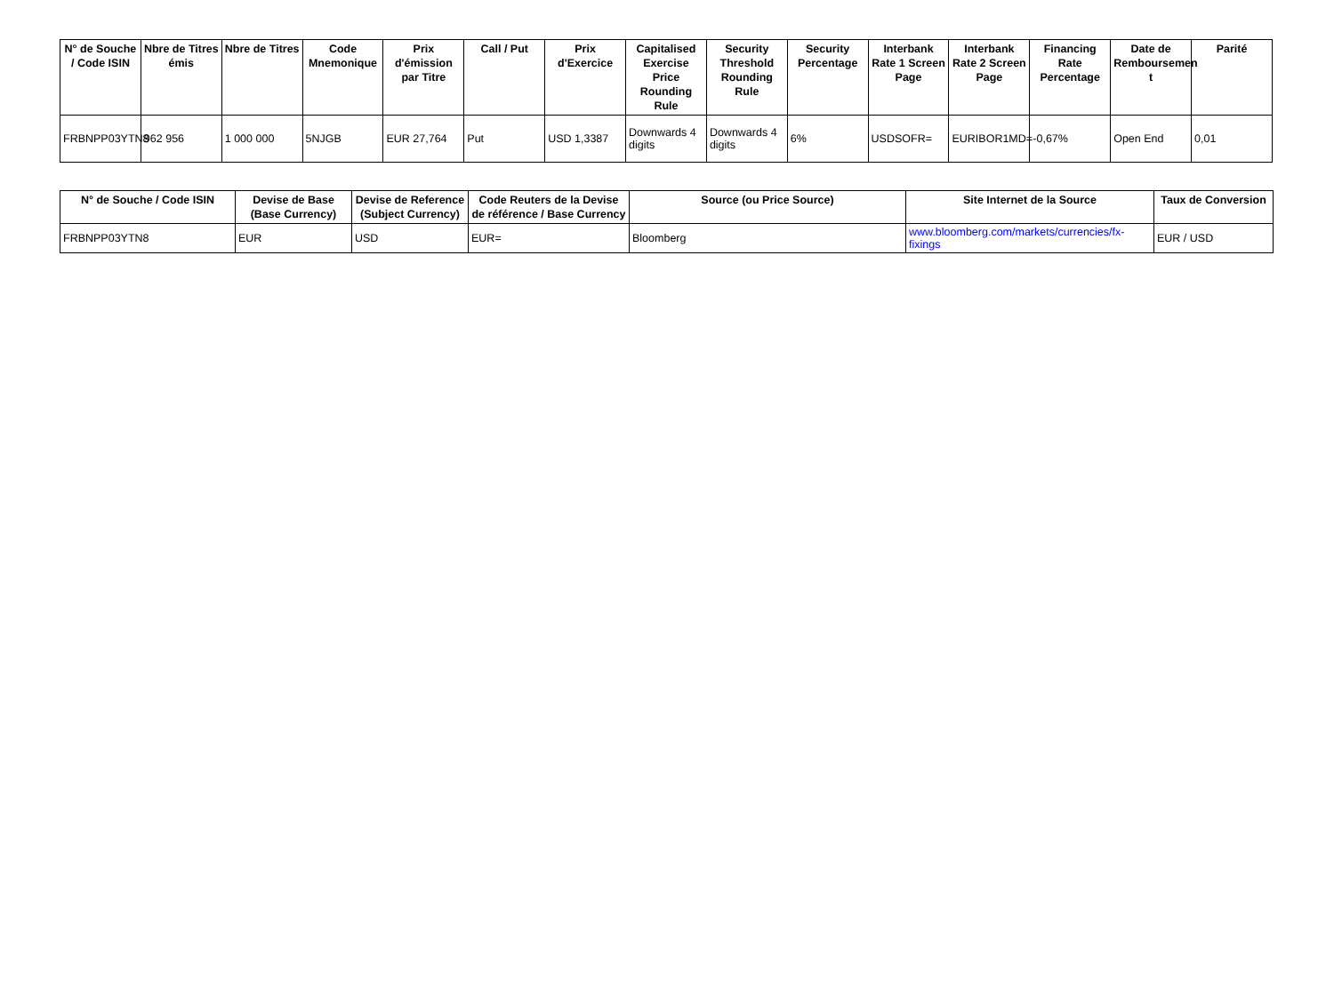| N° de Souche / Code ISIN | Nbre de Titres émis | Nbre de Titres | Code Mnemonique | Prix d'émission par Titre | Call / Put | Prix d'Exercice | Capitalised Exercise Price Rounding Rule | Security Threshold Rounding Rule | Security Percentage | Interbank Rate 1 Screen Page | Interbank Rate 2 Screen Page | Financing Rate Percentage | Date de Remboursemen t | Parité |
| --- | --- | --- | --- | --- | --- | --- | --- | --- | --- | --- | --- | --- | --- | --- |
| FRBNPP03YTN8 | 962 956 | 1 000 000 | 5NJGB | EUR 27,764 | Put | USD 1,3387 | Downwards 4 digits | Downwards 4 digits | 6% | USDSOFR= | EURIBOR1MD= | -0,67% | Open End | 0,01 |
| N° de Souche / Code ISIN | Devise de Base (Base Currency) | Devise de Reference (Subject Currency) | Code Reuters de la Devise de référence / Base Currency | Source (ou Price Source) | Site Internet de la Source | Taux de Conversion |
| --- | --- | --- | --- | --- | --- | --- |
| FRBNPP03YTN8 | EUR | USD | EUR= | Bloomberg | www.bloomberg.com/markets/currencies/fx-fixings | EUR / USD |